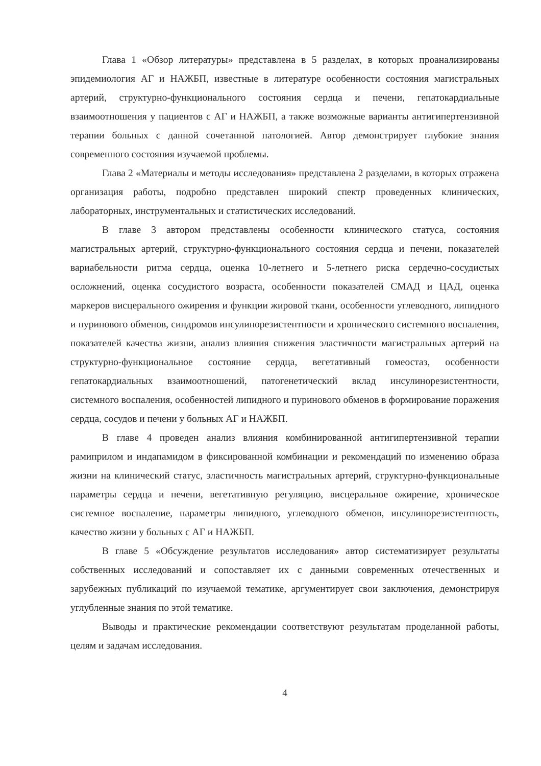Глава 1 «Обзор литературы» представлена в 5 разделах, в которых проанализированы эпидемиология АГ и НАЖБП, известные в литературе особенности состояния магистральных артерий, структурно-функционального состояния сердца и печени, гепатокардиальные взаимоотношения у пациентов с АГ и НАЖБП, а также возможные варианты антигипертензивной терапии больных с данной сочетанной патологией. Автор демонстрирует глубокие знания современного состояния изучаемой проблемы.
Глава 2 «Материалы и методы исследования» представлена 2 разделами, в которых отражена организация работы, подробно представлен широкий спектр проведенных клинических, лабораторных, инструментальных и статистических исследований.
В главе 3 автором представлены особенности клинического статуса, состояния магистральных артерий, структурно-функционального состояния сердца и печени, показателей вариабельности ритма сердца, оценка 10-летнего и 5-летнего риска сердечно-сосудистых осложнений, оценка сосудистого возраста, особенности показателей СМАД и ЦАД, оценка маркеров висцерального ожирения и функции жировой ткани, особенности углеводного, липидного и пуринового обменов, синдромов инсулинорезистентности и хронического системного воспаления, показателей качества жизни, анализ влияния снижения эластичности магистральных артерий на структурно-функциональное состояние сердца, вегетативный гомеостаз, особенности гепатокардиальных взаимоотношений, патогенетический вклад инсулинорезистентности, системного воспаления, особенностей липидного и пуринового обменов в формирование поражения сердца, сосудов и печени у больных АГ и НАЖБП.
В главе 4 проведен анализ влияния комбинированной антигипертензивной терапии рамиприлом и индапамидом в фиксированной комбинации и рекомендаций по изменению образа жизни на клинический статус, эластичность магистральных артерий, структурно-функциональные параметры сердца и печени, вегетативную регуляцию, висцеральное ожирение, хроническое системное воспаление, параметры липидного, углеводного обменов, инсулинорезистентность, качество жизни у больных с АГ и НАЖБП.
В главе 5 «Обсуждение результатов исследования» автор систематизирует результаты собственных исследований и сопоставляет их с данными современных отечественных и зарубежных публикаций по изучаемой тематике, аргументирует свои заключения, демонстрируя углубленные знания по этой тематике.
Выводы и практические рекомендации соответствуют результатам проделанной работы, целям и задачам исследования.
4